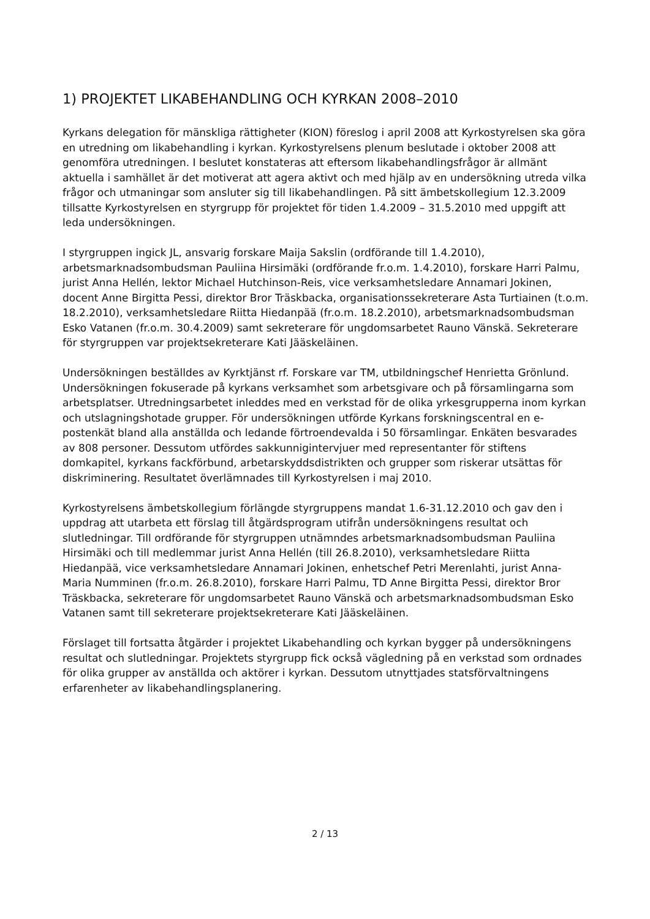1) PROJEKTET LIKABEHANDLING OCH KYRKAN 2008–2010
Kyrkans delegation för mänskliga rättigheter (KION) föreslog i april 2008 att Kyrkostyrelsen ska göra en utredning om likabehandling i kyrkan. Kyrkostyrelsens plenum beslutade i oktober 2008 att genomföra utredningen. I beslutet konstateras att eftersom likabehandlingsfrågor är allmänt aktuella i samhället är det motiverat att agera aktivt och med hjälp av en undersökning utreda vilka frågor och utmaningar som ansluter sig till likabehandlingen. På sitt ämbetskollegium 12.3.2009 tillsatte Kyrkostyrelsen en styrgrupp för projektet för tiden 1.4.2009 – 31.5.2010 med uppgift att leda undersökningen.
I styrgruppen ingick JL, ansvarig forskare Maija Sakslin (ordförande till 1.4.2010), arbetsmarknadsombudsman Pauliina Hirsimäki (ordförande fr.o.m. 1.4.2010), forskare Harri Palmu, jurist Anna Hellén, lektor Michael Hutchinson-Reis, vice verksamhetsledare Annamari Jokinen, docent Anne Birgitta Pessi, direktor Bror Träskbacka, organisationssekreterare Asta Turtiainen (t.o.m. 18.2.2010), verksamhetsledare Riitta Hiedanpää (fr.o.m. 18.2.2010), arbetsmarknadsombudsman Esko Vatanen (fr.o.m. 30.4.2009) samt sekreterare för ungdomsarbetet Rauno Vänskä. Sekreterare för styrgruppen var projektsekreterare Kati Jääskeläinen.
Undersökningen beställdes av Kyrktjänst rf. Forskare var TM, utbildningschef Henrietta Grönlund. Undersökningen fokuserade på kyrkans verksamhet som arbetsgivare och på församlingarna som arbetsplatser. Utredningsarbetet inleddes med en verkstad för de olika yrkesgrupperna inom kyrkan och utslagningshotade grupper. För undersökningen utförde Kyrkans forskningscentral en e-postenkät bland alla anställda och ledande förtroendevalda i 50 församlingar. Enkäten besvarades av 808 personer. Dessutom utfördes sakkunnigintervjuer med representanter för stiftens domkapitel, kyrkans fackförbund, arbetarskyddsdistrikten och grupper som riskerar utsättas för diskriminering. Resultatet överlämnades till Kyrkostyrelsen i maj 2010.
Kyrkostyrelsens ämbetskollegium förlängde styrgruppens mandat 1.6-31.12.2010 och gav den i uppdrag att utarbeta ett förslag till åtgärdsprogram utifrån undersökningens resultat och slutledningar. Till ordförande för styrgruppen utnämndes arbetsmarknadsombudsman Pauliina Hirsimäki och till medlemmar jurist Anna Hellén (till 26.8.2010), verksamhetsledare Riitta Hiedanpää, vice verksamhetsledare Annamari Jokinen, enhetschef Petri Merenlahti, jurist Anna-Maria Numminen (fr.o.m. 26.8.2010), forskare Harri Palmu, TD Anne Birgitta Pessi, direktor Bror Träskbacka, sekreterare för ungdomsarbetet Rauno Vänskä och arbetsmarknadsombudsman Esko Vatanen samt till sekreterare projektsekreterare Kati Jääskeläinen.
Förslaget till fortsatta åtgärder i projektet Likabehandling och kyrkan bygger på undersökningens resultat och slutledningar. Projektets styrgrupp fick också vägledning på en verkstad som ordnades för olika grupper av anställda och aktörer i kyrkan. Dessutom utnyttjades statsförvaltningens erfarenheter av likabehandlingsplanering.
2 / 13